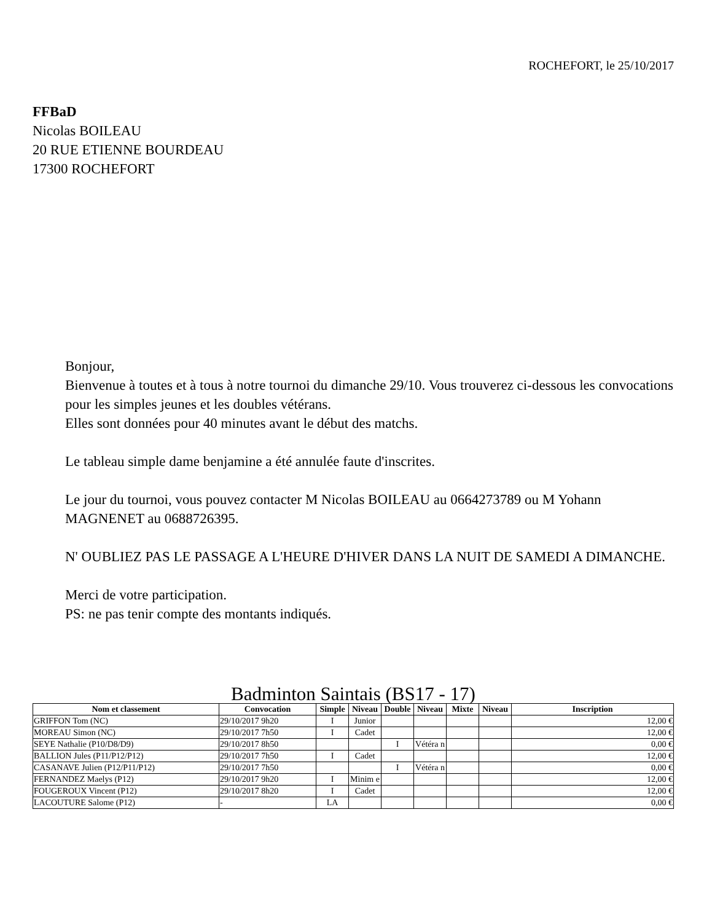ROCHEFORT, le 25/10/2017
FFBaD
Nicolas BOILEAU
20 RUE ETIENNE BOURDEAU
17300 ROCHEFORT
Bonjour,
Bienvenue à toutes et à tous à notre tournoi du dimanche 29/10. Vous trouverez ci-dessous les convocations pour les simples jeunes et les doubles vétérans.
Elles sont données pour 40 minutes avant le début des matchs.
Le tableau simple dame benjamine a été annulée faute d'inscrites.
Le jour du tournoi, vous pouvez contacter M Nicolas BOILEAU au 0664273789 ou M Yohann MAGNENET au 0688726395.
N' OUBLIEZ PAS LE PASSAGE A L'HEURE D'HIVER DANS LA NUIT DE SAMEDI A DIMANCHE.
Merci de votre participation.
PS: ne pas tenir compte des montants indiqués.
Badminton Saintais (BS17 - 17)
| Nom et classement | Convocation | Simple | Niveau | Double | Niveau | Mixte | Niveau | Inscription |
| --- | --- | --- | --- | --- | --- | --- | --- | --- |
| GRIFFON Tom (NC) | 29/10/2017 9h20 | I | Junior | | | | | 12,00 € |
| MOREAU Simon (NC) | 29/10/2017 7h50 | I | Cadet | | | | | 12,00 € |
| SEYE Nathalie (P10/D8/D9) | 29/10/2017 8h50 | | | I | Vétéra n | | | 0,00 € |
| BALLION Jules (P11/P12/P12) | 29/10/2017 7h50 | I | Cadet | | | | | 12,00 € |
| CASANAVE Julien (P12/P11/P12) | 29/10/2017 7h50 | | | I | Vétéra n | | | 0,00 € |
| FERNANDEZ Maelys (P12) | 29/10/2017 9h20 | I | Minim e | | | | | 12,00 € |
| FOUGEROUX Vincent (P12) | 29/10/2017 8h20 | I | Cadet | | | | | 12,00 € |
| LACOUTURE Salome (P12) | - | LA | | | | | | 0,00 € |